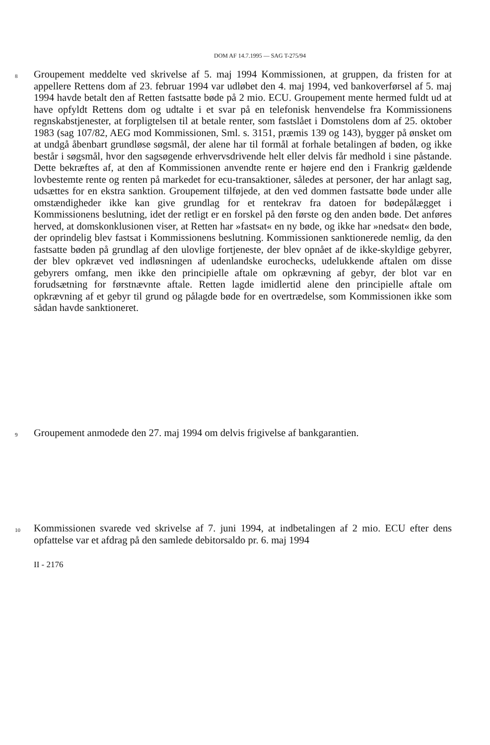DOM AF 14.7.1995 — SAG T-275/94
8
Groupement meddelte ved skrivelse af 5. maj 1994 Kommissionen, at gruppen, da fristen for at appellere Rettens dom af 23. februar 1994 var udløbet den 4. maj 1994, ved bankoverførsel af 5. maj 1994 havde betalt den af Retten fastsatte bøde på 2 mio. ECU. Groupement mente hermed fuldt ud at have opfyldt Rettens dom og udtalte i et svar på en telefonisk henvendelse fra Kommissionens regnskabstjenester, at forpligtelsen til at betale renter, som fastslået i Domstolens dom af 25. oktober 1983 (sag 107/82, AEG mod Kommissionen, Sml. s. 3151, præmis 139 og 143), bygger på ønsket om at undgå åbenbart grundløse søgsmål, der alene har til formål at forhale betalingen af bøden, og ikke består i søgsmål, hvor den sagsøgende erhvervsdrivende helt eller delvis får medhold i sine påstande. Dette bekræftes af, at den af Kommissionen anvendte rente er højere end den i Frankrig gældende lovbestemte rente og renten på markedet for ecu-transaktioner, således at personer, der har anlagt sag, udsættes for en ekstra sanktion. Groupement tilføjede, at den ved dommen fastsatte bøde under alle omstændigheder ikke kan give grundlag for et rentekrav fra datoen for bødepålægget i Kommissionens beslutning, idet der retligt er en forskel på den første og den anden bøde. Det anføres herved, at domskonklusionen viser, at Retten har »fastsat« en ny bøde, og ikke har »nedsat« den bøde, der oprindelig blev fastsat i Kommissionens beslutning. Kommissionen sanktionerede nemlig, da den fastsatte bøden på grundlag af den ulovlige fortjeneste, der blev opnået af de ikke-skyldige gebyrer, der blev opkrævet ved indløsningen af udenlandske eurochecks, udelukkende aftalen om disse gebyrers omfang, men ikke den principielle aftale om opkrævning af gebyr, der blot var en forudsætning for førstnævnte aftale. Retten lagde imidlertid alene den principielle aftale om opkrævning af et gebyr til grund og pålagde bøde for en overtrædelse, som Kommissionen ikke som sådan havde sanktioneret.
9
Groupement anmodede den 27. maj 1994 om delvis frigivelse af bankgarantien.
10
Kommissionen svarede ved skrivelse af 7. juni 1994, at indbetalingen af 2 mio. ECU efter dens opfattelse var et afdrag på den samlede debitorsaldo pr. 6. maj 1994
II - 2176